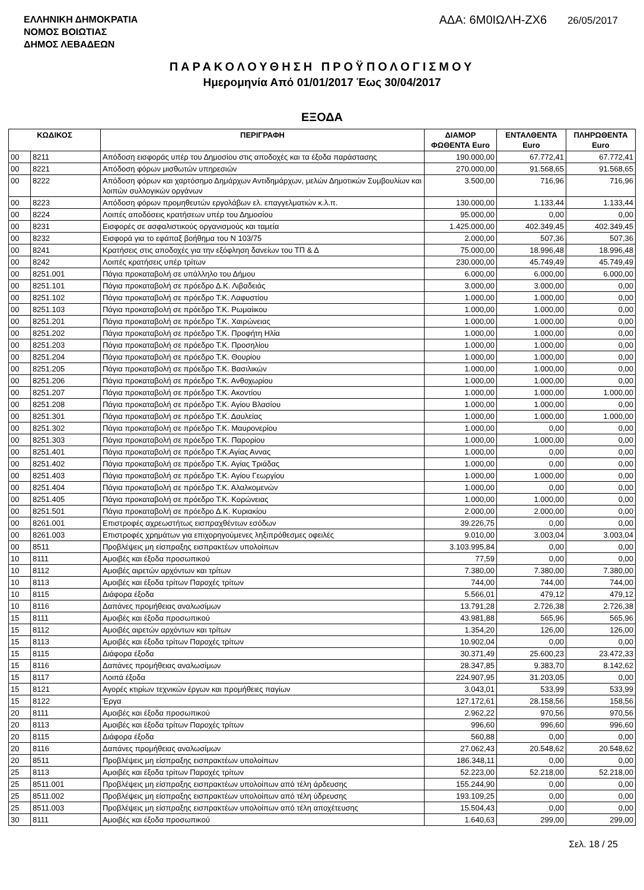ΕΛΛΗΝΙΚΗ ΔΗΜΟΚΡΑΤΙΑ
ΝΟΜΟΣ ΒΟΙΩΤΙΑΣ
ΔΗΜΟΣ ΛΕΒΑΔΕΩΝ
ΑΔΑ: 6Μ0ΙΩΛΗ-ΖΧ6 26/05/2017
ΠΑΡΑΚΟΛΟΥΘΗΣΗ ΠΡΟΫΠΟΛΟΓΙΣΜΟΥ
Ημερομηνία Από 01/01/2017 Έως 30/04/2017
ΕΞΟΔΑ
| ΚΩΔΙΚΟΣ | | ΠΕΡΙΓΡΑΦΗ | ΔΙΑΜΟΡ ΦΩΘΕΝΤΑ Euro | ΕΝΤΑΛΘΕΝΤΑ Euro | ΠΛΗΡΩΘΕΝΤΑ Euro |
| --- | --- | --- | --- | --- | --- |
| 00 | 8211 | Απόδοση εισφοράς υπέρ του Δημοσίου στις αποδοχές και τα έξοδα παράστασης | 190.000,00 | 67.772,41 | 67.772,41 |
| 00 | 8221 | Απόδοση φόρων μισθωτών υπηρεσιών | 270.000,00 | 91.568,65 | 91.568,65 |
| 00 | 8222 | Απόδοση φόρων και χαρτόσημο Δημάρχων Αντιδημάρχων, μελών Δημοτικών Συμβουλίων και λοιπών συλλογικών οργάνων | 3.500,00 | 716,96 | 716,96 |
| 00 | 8223 | Απόδοση φόρων προμηθευτών εργολάβων ελ. επαγγελματιών κ.λ.π. | 130.000,00 | 1.133,44 | 1.133,44 |
| 00 | 8224 | Λοιπές αποδόσεις κρατήσεων υπέρ του Δημοσίου | 95.000,00 | 0,00 | 0,00 |
| 00 | 8231 | Εισφορές σε ασφαλιστικούς οργανισμούς και ταμεία | 1.425.000,00 | 402.349,45 | 402.349,45 |
| 00 | 8232 | Εισφορά για το εφάπαξ βοήθημα του Ν 103/75 | 2.000,00 | 507,36 | 507,36 |
| 00 | 8241 | Κρατήσεις στις αποδοχές για την εξόφληση δανείων του ΤΠ & Δ | 75.000,00 | 18.996,48 | 18.996,48 |
| 00 | 8242 | Λοιπές κρατήσεις υπέρ τρίτων | 230.000,00 | 45.749,49 | 45.749,49 |
| 00 | 8251.001 | Πάγια προκαταβολή σε υπάλληλο του Δήμου | 6.000,00 | 6.000,00 | 6.000,00 |
| 00 | 8251.101 | Πάγια προκαταβολή σε πρόεδρο Δ.Κ. Λιβαδειάς | 3.000,00 | 3.000,00 | 0,00 |
| 00 | 8251.102 | Πάγια προκαταβολή σε πρόεδρο Τ.Κ. Λαφυστίου | 1.000,00 | 1.000,00 | 0,00 |
| 00 | 8251.103 | Πάγια προκαταβολή σε πρόεδρο Τ.Κ. Ρωμαίικου | 1.000,00 | 1.000,00 | 0,00 |
| 00 | 8251.201 | Πάγια προκαταβολή σε πρόεδρο Τ.Κ. Χαιρώνειας | 1.000,00 | 1.000,00 | 0,00 |
| 00 | 8251.202 | Πάγια προκαταβολή σε πρόεδρο Τ.Κ. Προφήτη Ηλία | 1.000,00 | 1.000,00 | 0,00 |
| 00 | 8251.203 | Πάγια προκαταβολή σε πρόεδρο Τ.Κ. Προσηλίου | 1.000,00 | 1.000,00 | 0,00 |
| 00 | 8251.204 | Πάγια προκαταβολή σε πρόεδρο Τ.Κ. Θουρίου | 1.000,00 | 1.000,00 | 0,00 |
| 00 | 8251.205 | Πάγια προκαταβολή σε πρόεδρο Τ.Κ. Βασιλικών | 1.000,00 | 1.000,00 | 0,00 |
| 00 | 8251.206 | Πάγια προκαταβολή σε πρόεδρο Τ.Κ. Ανθοχωρίου | 1.000,00 | 1.000,00 | 0,00 |
| 00 | 8251.207 | Πάγια προκαταβολή σε πρόεδρο Τ.Κ. Ακοντίου | 1.000,00 | 1.000,00 | 1.000,00 |
| 00 | 8251.208 | Πάγια προκαταβολή σε πρόεδρο Τ.Κ. Αγίου Βλασίου | 1.000,00 | 1.000,00 | 0,00 |
| 00 | 8251.301 | Πάγια προκαταβολή σε πρόεδρο Τ.Κ. Δαυλείας | 1.000,00 | 1.000,00 | 1.000,00 |
| 00 | 8251.302 | Πάγια προκαταβολή σε πρόεδρο Τ.Κ. Μαυρονερίου | 1.000,00 | 0,00 | 0,00 |
| 00 | 8251.303 | Πάγια προκαταβολή σε πρόεδρο Τ.Κ. Παρορίου | 1.000,00 | 1.000,00 | 0,00 |
| 00 | 8251.401 | Πάγια προκαταβολή σε πρόεδρο Τ.Κ.Αγίας Αννας | 1.000,00 | 0,00 | 0,00 |
| 00 | 8251.402 | Πάγια προκαταβολή σε πρόεδρο Τ.Κ. Αγίας Τριάδας | 1.000,00 | 0,00 | 0,00 |
| 00 | 8251.403 | Πάγια προκαταβολή σε πρόεδρο Τ.Κ. Αγίου Γεωργίου | 1.000,00 | 1.000,00 | 0,00 |
| 00 | 8251.404 | Πάγια προκαταβολή σε πρόεδρο Τ.Κ. Αλαλκομενών | 1.000,00 | 0,00 | 0,00 |
| 00 | 8251.405 | Πάγια προκαταβολή σε πρόεδρο Τ.Κ. Κορώνειας | 1.000,00 | 1.000,00 | 0,00 |
| 00 | 8251.501 | Πάγια προκαταβολή σε πρόεδρο Δ.Κ. Κυριακίου | 2.000,00 | 2.000,00 | 0,00 |
| 00 | 8261.001 | Επιστροφές αχρεωστήτως εισπραχθέντων εσόδων | 39.226,75 | 0,00 | 0,00 |
| 00 | 8261.003 | Επιστροφές χρημάτων για επιχορηγούμενες ληξιπρόθεσμες οφειλές | 9.010,00 | 3.003,04 | 3.003,04 |
| 00 | 8511 | Προβλέψεις μη είσπραξης εισπρακτέων υπολοίπων | 3.103.995,84 | 0,00 | 0,00 |
| 10 | 8111 | Αμοιβές και έξοδα προσωπικού | 77,59 | 0,00 | 0,00 |
| 10 | 8112 | Αμοιβές αιρετών αρχόντων και τρίτων | 7.380,00 | 7.380,00 | 7.380,00 |
| 10 | 8113 | Αμοιβές και έξοδα τρίτων Παροχές τρίτων | 744,00 | 744,00 | 744,00 |
| 10 | 8115 | Διάφορα έξοδα | 5.566,01 | 479,12 | 479,12 |
| 10 | 8116 | Δαπάνες προμήθειας αναλωσίμων | 13.791,28 | 2.726,38 | 2.726,38 |
| 15 | 8111 | Αμοιβές και έξοδα προσωπικού | 43.981,88 | 565,96 | 565,96 |
| 15 | 8112 | Αμοιβές αιρετών αρχόντων και τρίτων | 1.354,20 | 126,00 | 126,00 |
| 15 | 8113 | Αμοιβές και έξοδα τρίτων Παροχές τρίτων | 10.902,04 | 0,00 | 0,00 |
| 15 | 8115 | Διάφορα έξοδα | 30.371,49 | 25.600,23 | 23.472,33 |
| 15 | 8116 | Δαπάνες προμήθειας αναλωσίμων | 28.347,85 | 9.383,70 | 8.142,62 |
| 15 | 8117 | Λοιπά έξοδα | 224.907,95 | 31.203,05 | 0,00 |
| 15 | 8121 | Αγορές κτιρίων τεχνικών έργων και προμήθειες παγίων | 3.043,01 | 533,99 | 533,99 |
| 15 | 8122 | Έργα | 127.172,61 | 28.158,56 | 158,56 |
| 20 | 8111 | Αμοιβές και έξοδα προσωπικού | 2.962,22 | 970,56 | 970,56 |
| 20 | 8113 | Αμοιβές και έξοδα τρίτων Παροχές τρίτων | 996,60 | 996,60 | 996,60 |
| 20 | 8115 | Διάφορα έξοδα | 560,88 | 0,00 | 0,00 |
| 20 | 8116 | Δαπάνες προμήθειας αναλωσίμων | 27.062,43 | 20.548,62 | 20.548,62 |
| 20 | 8511 | Προβλέψεις μη είσπραξης εισπρακτέων υπολοίπων | 186.348,11 | 0,00 | 0,00 |
| 25 | 8113 | Αμοιβές και έξοδα τρίτων Παροχές τρίτων | 52.223,00 | 52.218,00 | 52.218,00 |
| 25 | 8511.001 | Προβλέψεις μη είσπραξης εισπρακτέων υπολοίπων από τέλη άρδευσης | 155.244,90 | 0,00 | 0,00 |
| 25 | 8511.002 | Προβλέψεις μη είσπραξης εισπρακτέων υπολοίπων από τέλη ύδρευσης | 193.109,25 | 0,00 | 0,00 |
| 25 | 8511.003 | Προβλέψεις μη είσπραξης εισπρακτέων υπολοίπων από τέλη αποχέτευσης | 15.504,43 | 0,00 | 0,00 |
| 30 | 8111 | Αμοιβές και έξοδα προσωπικού | 1.640,63 | 299,00 | 299,00 |
Σελ. 18 / 25